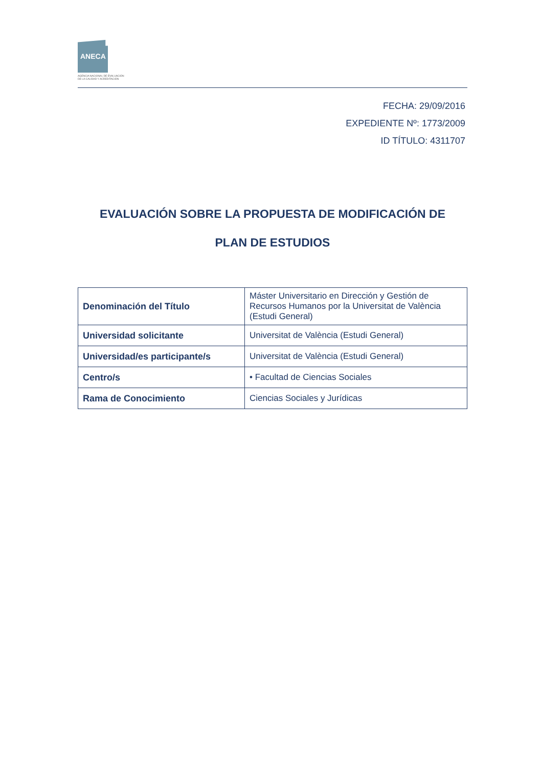ANECA
AGENCIA NACIONAL DE EVALUACIÓN
DE LA CALIDAD Y ACREDITACIÓN
FECHA: 29/09/2016
EXPEDIENTE Nº: 1773/2009
ID TÍTULO: 4311707
EVALUACIÓN SOBRE LA PROPUESTA DE MODIFICACIÓN DE
PLAN DE ESTUDIOS
| Denominación del Título | Máster Universitario en Dirección y Gestión de Recursos Humanos por la Universitat de València (Estudi General) |
| Universidad solicitante | Universitat de València (Estudi General) |
| Universidad/es participante/s | Universitat de València (Estudi General) |
| Centro/s | • Facultad de Ciencias Sociales |
| Rama de Conocimiento | Ciencias Sociales y Jurídicas |